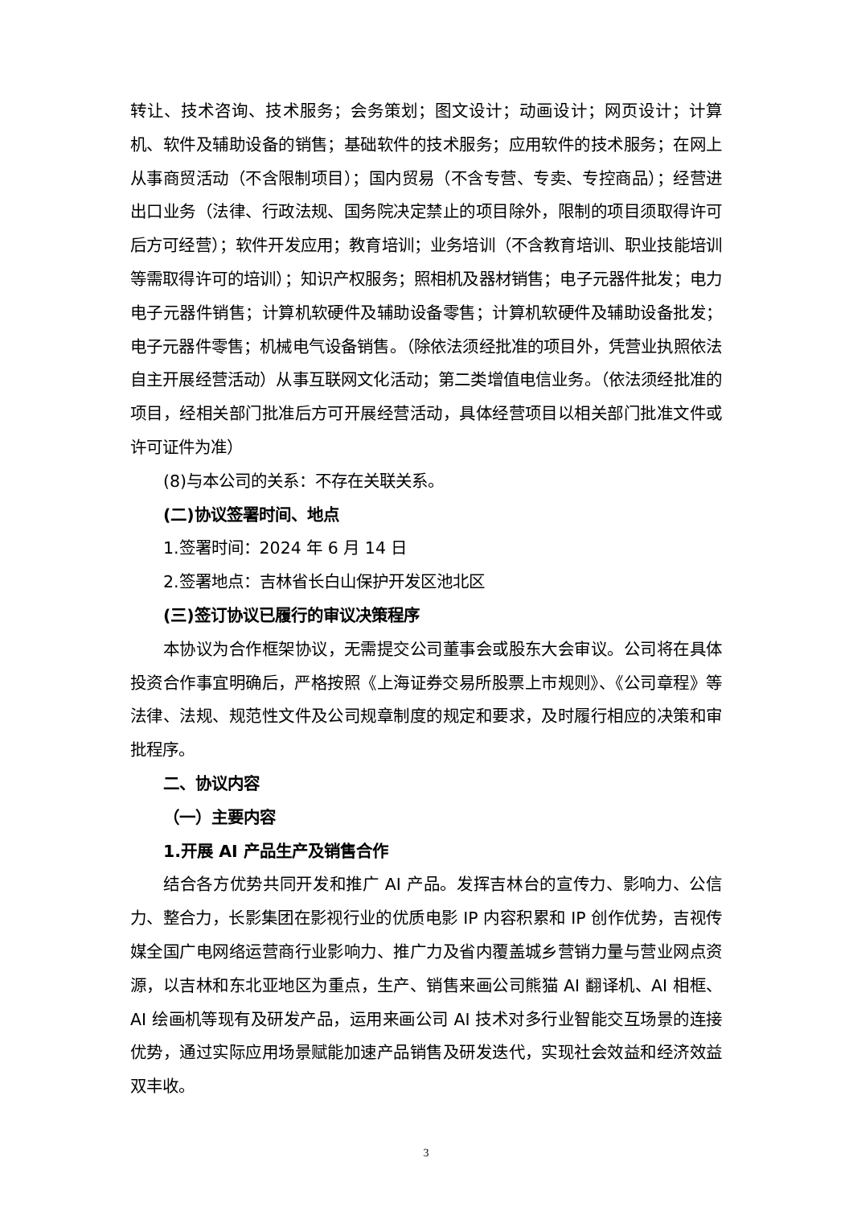转让、技术咨询、技术服务；会务策划；图文设计；动画设计；网页设计；计算机、软件及辅助设备的销售；基础软件的技术服务；应用软件的技术服务；在网上从事商贸活动（不含限制项目）；国内贸易（不含专营、专卖、专控商品）；经营进出口业务（法律、行政法规、国务院决定禁止的项目除外，限制的项目须取得许可后方可经营）；软件开发应用；教育培训；业务培训（不含教育培训、职业技能培训等需取得许可的培训）；知识产权服务；照相机及器材销售；电子元器件批发；电力电子元器件销售；计算机软硬件及辅助设备零售；计算机软硬件及辅助设备批发；电子元器件零售；机械电气设备销售。（除依法须经批准的项目外，凭营业执照依法自主开展经营活动）从事互联网文化活动；第二类增值电信业务。（依法须经批准的项目，经相关部门批准后方可开展经营活动，具体经营项目以相关部门批准文件或许可证件为准）
(8)与本公司的关系：不存在关联关系。
(二)协议签署时间、地点
1.签署时间：2024 年 6 月 14 日
2.签署地点：吉林省长白山保护开发区池北区
(三)签订协议已履行的审议决策程序
本协议为合作框架协议，无需提交公司董事会或股东大会审议。公司将在具体投资合作事宜明确后，严格按照《上海证券交易所股票上市规则》、《公司章程》等法律、法规、规范性文件及公司规章制度的规定和要求，及时履行相应的决策和审批程序。
二、协议内容
（一）主要内容
1.开展 AI 产品生产及销售合作
结合各方优势共同开发和推广 AI 产品。发挥吉林台的宣传力、影响力、公信力、整合力，长影集团在影视行业的优质电影 IP 内容积累和 IP 创作优势，吉视传媒全国广电网络运营商行业影响力、推广力及省内覆盖城乡营销力量与营业网点资源，以吉林和东北亚地区为重点，生产、销售来画公司熊猫 AI 翻译机、AI 相框、AI 绘画机等现有及研发产品，运用来画公司 AI 技术对多行业智能交互场景的连接优势，通过实际应用场景赋能加速产品销售及研发迭代，实现社会效益和经济效益双丰收。
3